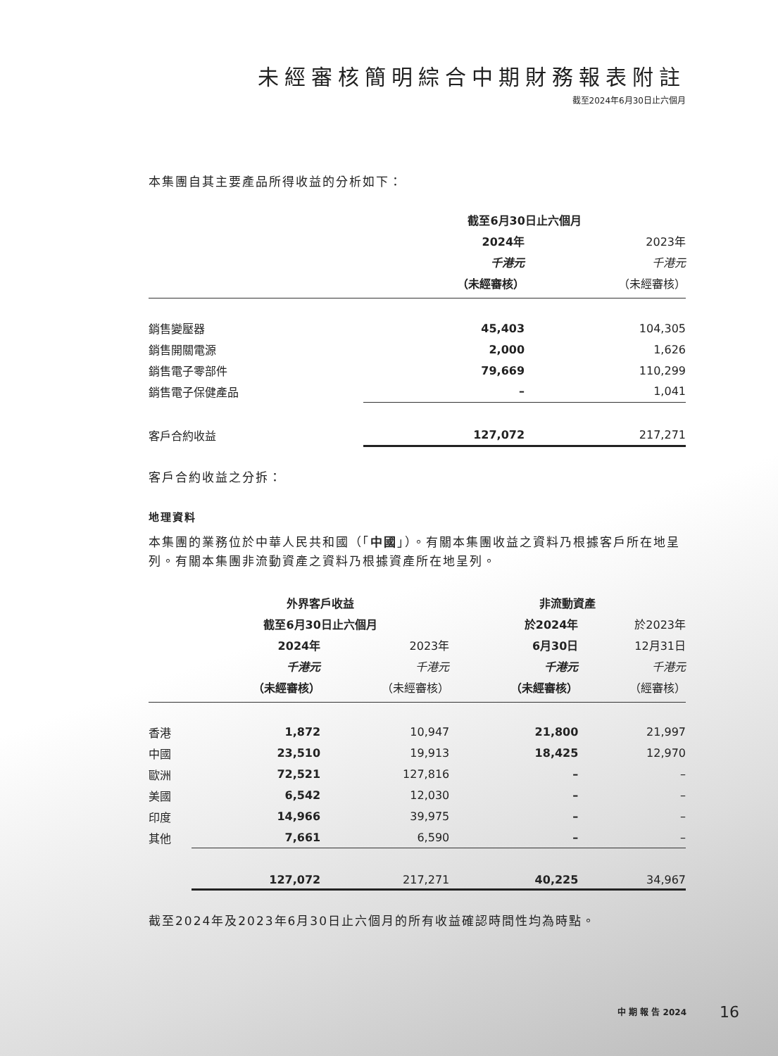未經審核簡明綜合中期財務報表附註
截至2024年6月30日止六個月
本集團自其主要產品所得收益的分析如下：
| | 截至6月30日止六個月 | |
| | 2024年 | 2023年 |
| | 千港元 | 千港元 |
| | （未經審核） | （未經審核） |
| 銷售變壓器 | 45,403 | 104,305 |
| 銷售開關電源 | 2,000 | 1,626 |
| 銷售電子零部件 | 79,669 | 110,299 |
| 銷售電子保健產品 | – | 1,041 |
| 客戶合約收益 | 127,072 | 217,271 |
客戶合約收益之分拆：
地理資料
本集團的業務位於中華人民共和國（「中國」）。有關本集團收益之資料乃根據客戶所在地呈列。有關本集團非流動資產之資料乃根據資產所在地呈列。
| | 外界客戶收益 | | 非流動資產 | |
| | 截至6月30日止六個月 | | 於2024年 | 於2023年 |
| | 2024年 | 2023年 | 6月30日 | 12月31日 |
| | 千港元 | 千港元 | 千港元 | 千港元 |
| | （未經審核） | （未經審核） | （未經審核） | （經審核） |
| 香港 | 1,872 | 10,947 | 21,800 | 21,997 |
| 中國 | 23,510 | 19,913 | 18,425 | 12,970 |
| 歐洲 | 72,521 | 127,816 | – | – |
| 美國 | 6,542 | 12,030 | – | – |
| 印度 | 14,966 | 39,975 | – | – |
| 其他 | 7,661 | 6,590 | – | – |
| | 127,072 | 217,271 | 40,225 | 34,967 |
截至2024年及2023年6月30日止六個月的所有收益確認時間性均為時點。
中 期 報 告 2024 16